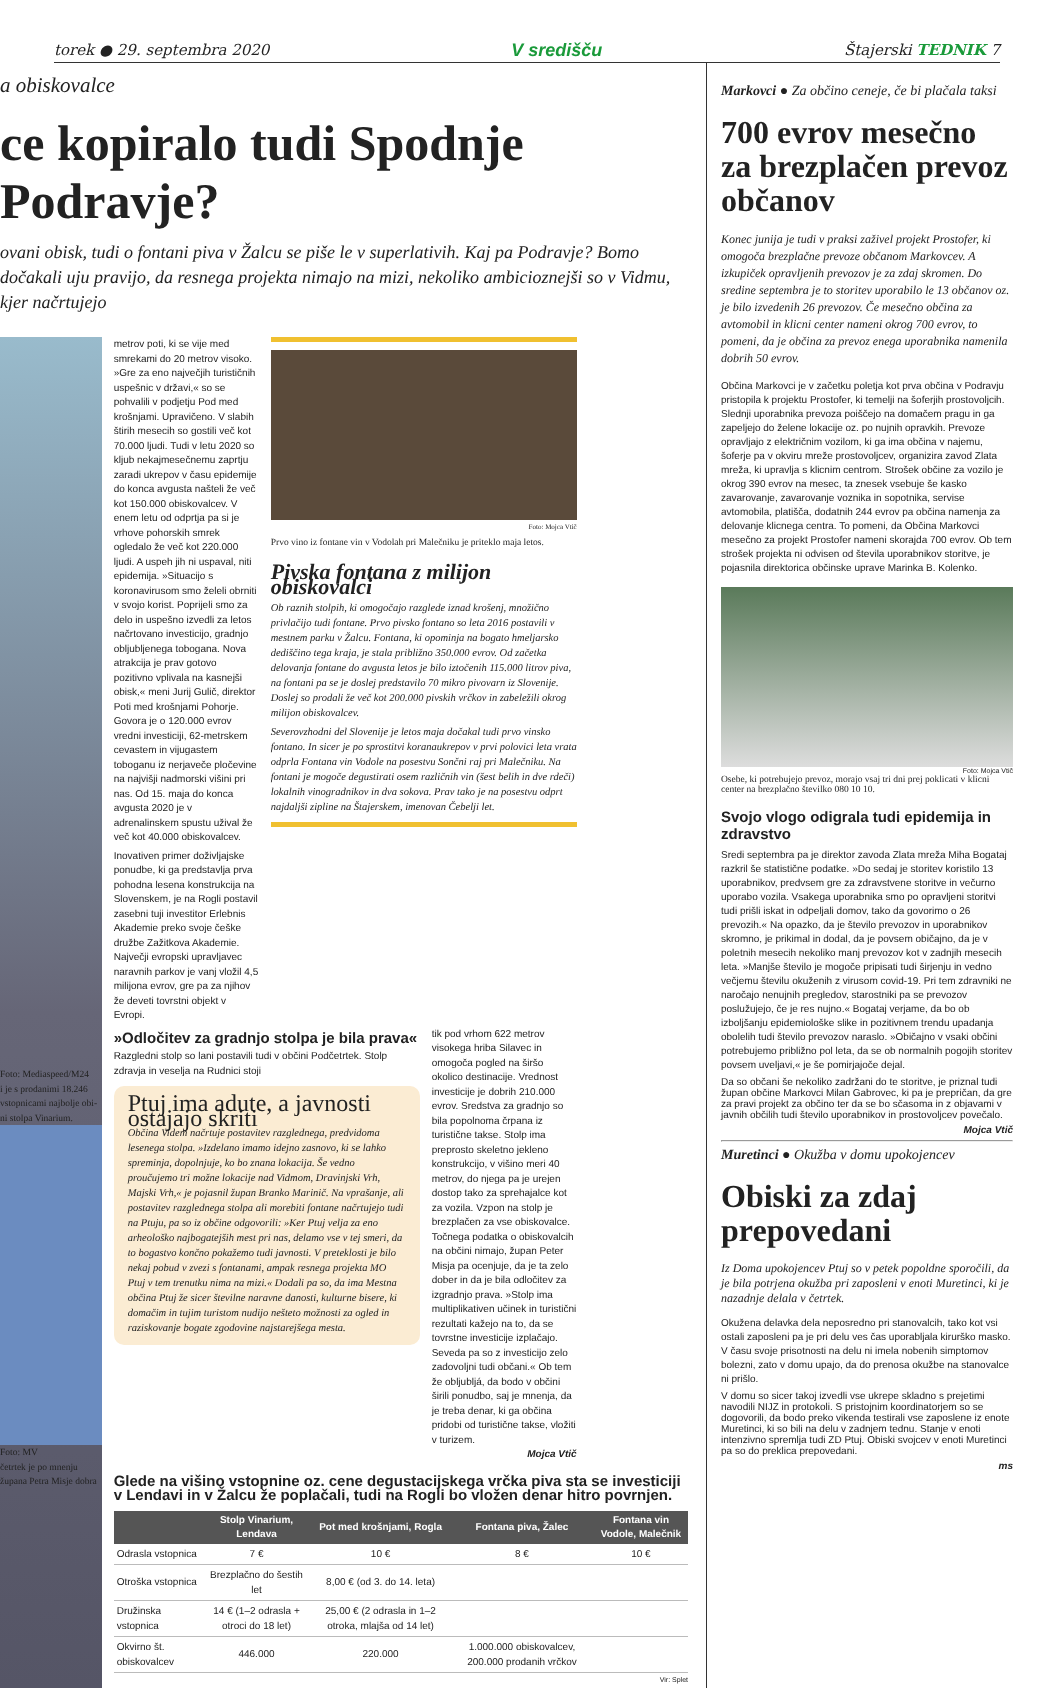torek ● 29. septembra 2020 V središču Štajerski TEDNIK 7
a obiskovalce
ce kopiralo tudi Spodnje Podravje?
ovani obisk, tudi o fontani piva v Žalcu se piše le v superlativih. Kaj pa Podravje? Bomo dočakali uju pravijo, da resnega projekta nimajo na mizi, nekoliko ambicioznejši so v Vidmu, kjer načrtujejo
Foto: Mediaspeed/M24
i je s prodanimi 18.246 vstopnicami najbolje obi-ni stolpa Vinarium.
Foto: MV
četrtek je po mnenju župana Petra Misje dobra
metrov poti, ki se vije med smrekami do 20 metrov visoko. »Gre za eno največjih turističnih uspešnic v državi,« so se pohvalili v podjetju Pod med krošnjami. Upravičeno. V slabih štirih mesecih so gostili več kot 70.000 ljudi. Tudi v letu 2020 so kljub nekajmesečnemu zaprtju zaradi ukrepov v času epidemije do konca avgusta našteli že več kot 150.000 obiskovalcev. V enem letu od odprtja pa si je vrhove pohorskih smrek ogledalo že več kot 220.000 ljudi. A uspeh jih ni uspaval, niti epidemija. »Situacijo s koronavirusom smo želeli obrniti v svojo korist. Poprijeli smo za delo in uspešno izvedli za letos načrtovano investicijo, gradnjo obljubljenega tobogana. Nova atrakcija je prav gotovo pozitivno vplivala na kasnejši obisk,« meni Jurij Gulič, direktor Poti med krošnjami Pohorje. Govora je o 120.000 evrov vredni investiciji, 62-metrskem cevastem in vijugastem toboganu iz nerjaveče pločevine na najvišji nadmorski višini pri nas. Od 15. maja do konca avgusta 2020 je v adrenalinskem spustu užival že več kot 40.000 obiskovalcev.
Inovativen primer doživljajske ponudbe, ki ga predstavlja prva pohodna lesena konstrukcija na Slovenskem, je na Rogli postavil zasebni tuji investitor Erlebnis Akademie preko svoje češke družbe Zažitkova Akademie. Največji evropski upravljavec naravnih parkov je vanj vložil 4,5 milijona evrov, gre pa za njihov že deveti tovrstni objekt v Evropi.
Foto: Mojca Vtič
Prvo vino iz fontane vin v Vodolah pri Malečniku je priteklo maja letos.
Pivska fontana z milijon obiskovalci
Ob raznih stolpih, ki omogočajo razglede iznad krošenj, množično privlačijo tudi fontane. Prvo pivsko fontano so leta 2016 postavili v mestnem parku v Žalcu. Fontana, ki opominja na bogato hmeljarsko dediščino tega kraja, je stala približno 350.000 evrov. Od začetka delovanja fontane do avgusta letos je bilo iztočenih 115.000 litrov piva, na fontani pa se je doslej predstavilo 70 mikro pivovarn iz Slovenije. Doslej so prodali že več kot 200.000 pivskih vrčkov in zabeležili okrog milijon obiskovalcev.
Severovzhodni del Slovenije je letos maja dočakal tudi prvo vinsko fontano. In sicer je po sprostitvi koranaukrepov v prvi polovici leta vrata odprla Fontana vin Vodole na posestvu Sončni raj pri Malečniku. Na fontani je mogoče degustirati osem različnih vin (šest belih in dve rdeči) lokalnih vinogradnikov in dva sokova. Prav tako je na posestvu odprt najdaljši zipline na Štajerskem, imenovan Čebelji let.
»Odločitev za gradnjo stolpa je bila prava«
Razgledni stolp so lani postavili tudi v občini Podčetrtek. Stolp zdravja in veselja na Rudnici stoji
Ptuj ima adute, a javnosti ostajajo skriti
Občina Videm načrtuje postavitev razglednega, predvidoma lesenega stolpa. »Izdelano imamo idejno zasnovo, ki se lahko spreminja, dopolnjuje, ko bo znana lokacija. Še vedno proučujemo tri možne lokacije nad Vidmom, Dravinjski Vrh, Majski Vrh,« je pojasnil župan Branko Marinič. Na vprašanje, ali postavitev razglednega stolpa ali morebiti fontane načrtujejo tudi na Ptuju, pa so iz občine odgovorili: »Ker Ptuj velja za eno arheološko najbogatejših mest pri nas, delamo vse v tej smeri, da to bogastvo končno pokažemo tudi javnosti. V preteklosti je bilo nekaj pobud v zvezi s fontanami, ampak resnega projekta MO Ptuj v tem trenutku nima na mizi.« Dodali pa so, da ima Mestna občina Ptuj že sicer številne naravne danosti, kulturne bisere, ki domačim in tujim turistom nudijo nešteto možnosti za ogled in raziskovanje bogate zgodovine najstarejšega mesta.
tik pod vrhom 622 metrov visokega hriba Silavec in omogoča pogled na širšo okolico destinacije. Vrednost investicije je dobrih 210.000 evrov. Sredstva za gradnjo so bila popolnoma črpana iz turistične takse. Stolp ima preprosto skeletno jekleno konstrukcijo, v višino meri 40 metrov, do njega pa je urejen dostop tako za sprehajalce kot za vozila. Vzpon na stolp je brezplačen za vse obiskovalce. Točnega podatka o obiskovalcih na občini nimajo, župan Peter Misja pa ocenjuje, da je ta zelo dober in da je bila odločitev za izgradnjo prava. »Stolp ima multiplikativen učinek in turistični rezultati kažejo na to, da se tovrstne investicije izplačajo. Seveda pa so z investicijo zelo zadovoljni tudi občani.« Ob tem že obljubljá, da bodo v občini širili ponudbo, saj je mnenja, da je treba denar, ki ga občina pridobi od turistične takse, vložiti v turizem.
Mojca Vtič
Glede na višino vstopnine oz. cene degustacijskega vrčka piva sta se investiciji v Lendavi in v Žalcu že poplačali, tudi na Rogli bo vložen denar hitro povrnjen.
| | Stolp Vinarium, Lendava | Pot med krošnjami, Rogla | Fontana piva, Žalec | Fontana vin Vodole, Malečnik |
| --- | --- | --- | --- | --- |
| Odrasla vstopnica | 7 € | 10 € | 8 € | 10 € |
| Otroška vstopnica | Brezplačno do šestih let | 8,00 € (od 3. do 14. leta) | | |
| Družinska vstopnica | 14 € (1–2 odrasla + otroci do 18 let) | 25,00 € (2 odrasla in 1–2 otroka, mlajša od 14 let) | | |
| Okvirno št. obiskovalcev | 446.000 | 220.000 | 1.000.000 obiskovalcev, 200.000 prodanih vrčkov | |
Vir: Splet
Markovci ● Za občino ceneje, če bi plačala taksi
700 evrov mesečno za brezplačen prevoz občanov
Konec junija je tudi v praksi zaživel projekt Prostofer, ki omogoča brezplačne prevoze občanom Markovcev. A izkupiček opravljenih prevozov je za zdaj skromen. Do sredine septembra je to storitev uporabilo le 13 občanov oz. je bilo izvedenih 26 prevozov. Če mesečno občina za avtomobil in klicni center nameni okrog 700 evrov, to pomeni, da je občina za prevoz enega uporabnika namenila dobrih 50 evrov.
Občina Markovci je v začetku poletja kot prva občina v Podravju pristopila k projektu Prostofer, ki temelji na šoferjih prostovoljcih. Slednji uporabnika prevoza poiščejo na domačem pragu in ga zapeljejo do želene lokacije oz. po nujnih opravkih. Prevoze opravljajo z električnim vozilom, ki ga ima občina v najemu, šoferje pa v okviru mreže prostovoljcev, organizira zavod Zlata mreža, ki upravlja s klicnim centrom. Strošek občine za vozilo je okrog 390 evrov na mesec, ta znesek vsebuje še kasko zavarovanje, zavarovanje voznika in sopotnika, servise avtomobila, platišča, dodatnih 244 evrov pa občina namenja za delovanje klicnega centra. To pomeni, da Občina Markovci mesečno za projekt Prostofer nameni skorajda 700 evrov. Ob tem strošek projekta ni odvisen od števila uporabnikov storitve, je pojasnila direktorica občinske uprave Marinka B. Kolenko.
Foto: Mojca Vtič
Osebe, ki potrebujejo prevoz, morajo vsaj tri dni prej poklicati v klicni center na brezplačno številko 080 10 10.
Svojo vlogo odigrala tudi epidemija in zdravstvo
Sredi septembra pa je direktor zavoda Zlata mreža Miha Bogataj razkril še statistične podatke. »Do sedaj je storitev koristilo 13 uporabnikov, predvsem gre za zdravstvene storitve in večurno uporabo vozila. Vsakega uporabnika smo po opravljeni storitvi tudi prišli iskat in odpeljali domov, tako da govorimo o 26 prevozih.« Na opazko, da je število prevozov in uporabnikov skromno, je prikimal in dodal, da je povsem običajno, da je v poletnih mesecih nekoliko manj prevozov kot v zadnjih mesecih leta. »Manjše število je mogoče pripisati tudi širjenju in vedno večjemu številu okuženih z virusom covid-19. Pri tem zdravniki ne naročajo nenujnih pregledov, starostniki pa se prevozov poslužujejo, če je res nujno.« Bogataj verjame, da bo ob izboljšanju epidemiološke slike in pozitivnem trendu upadanja obolelih tudi število prevozov naraslo. »Običajno v vsaki občini potrebujemo približno pol leta, da se ob normalnih pogojih storitev povsem uveljavi,« je še pomirjajoče dejal.
Da so občani še nekoliko zadržani do te storitve, je priznal tudi župan občine Markovci Milan Gabrovec, ki pa je prepričan, da gre za pravi projekt za občino ter da se bo sčasoma in z objavami v javnih občilih tudi število uporabnikov in prostovoljcev povečalo.
Mojca Vtič
Muretinci ● Okužba v domu upokojencev
Obiski za zdaj prepovedani
Iz Doma upokojencev Ptuj so v petek popoldne sporočili, da je bila potrjena okužba pri zaposleni v enoti Muretinci, ki je nazadnje delala v četrtek.
Okužena delavka dela neposredno pri stanovalcih, tako kot vsi ostali zaposleni pa je pri delu ves čas uporabljala kirurško masko. V času svoje prisotnosti na delu ni imela nobenih simptomov bolezni, zato v domu upajo, da do prenosa okužbe na stanovalce ni prišlo.
V domu so sicer takoj izvedli vse ukrepe skladno s prejetimi navodili NIJZ in protokoli. S pristojnim koordinatorjem so se dogovorili, da bodo preko vikenda testirali vse zaposlene iz enote Muretinci, ki so bili na delu v zadnjem tednu. Stanje v enoti intenzivno spremlja tudi ZD Ptuj. Obiski svojcev v enoti Muretinci pa so do preklica prepovedani.
ms